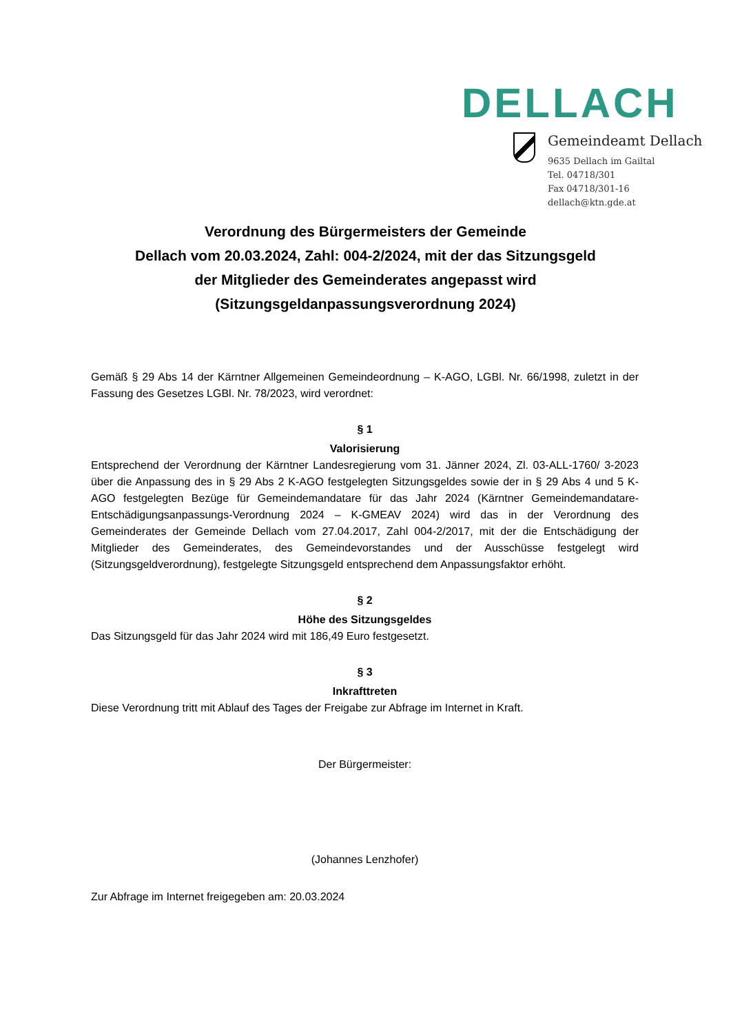DELLACH
Gemeindeamt Dellach
9635 Dellach im Gailtal
Tel. 04718/301
Fax 04718/301-16
dellach@ktn.gde.at
Verordnung des Bürgermeisters der Gemeinde
Dellach vom 20.03.2024, Zahl: 004-2/2024, mit der das Sitzungsgeld
der Mitglieder des Gemeinderates angepasst wird
(Sitzungsgeldanpassungsverordnung 2024)
Gemäß § 29 Abs 14 der Kärntner Allgemeinen Gemeindeordnung – K-AGO, LGBl. Nr. 66/1998, zuletzt in der Fassung des Gesetzes LGBl. Nr. 78/2023, wird verordnet:
§ 1
Valorisierung
Entsprechend der Verordnung der Kärntner Landesregierung vom 31. Jänner 2024, Zl. 03-ALL-1760/ 3-2023 über die Anpassung des in § 29 Abs 2 K-AGO festgelegten Sitzungsgeldes sowie der in § 29 Abs 4 und 5 K-AGO festgelegten Bezüge für Gemeindemandatare für das Jahr 2024 (Kärntner Gemeindemandatare-Entschädigungsanpassungs-Verordnung 2024 – K-GMEAV 2024) wird das in der Verordnung des Gemeinderates der Gemeinde Dellach vom 27.04.2017, Zahl 004-2/2017, mit der die Entschädigung der Mitglieder des Gemeinderates, des Gemeindevorstandes und der Ausschüsse festgelegt wird (Sitzungsgeldverordnung), festgelegte Sitzungsgeld entsprechend dem Anpassungsfaktor erhöht.
§ 2
Höhe des Sitzungsgeldes
Das Sitzungsgeld für das Jahr 2024 wird mit 186,49 Euro festgesetzt.
§ 3
Inkrafttreten
Diese Verordnung tritt mit Ablauf des Tages der Freigabe zur Abfrage im Internet in Kraft.
Der Bürgermeister:
(Johannes Lenzhofer)
Zur Abfrage im Internet freigegeben am: 20.03.2024